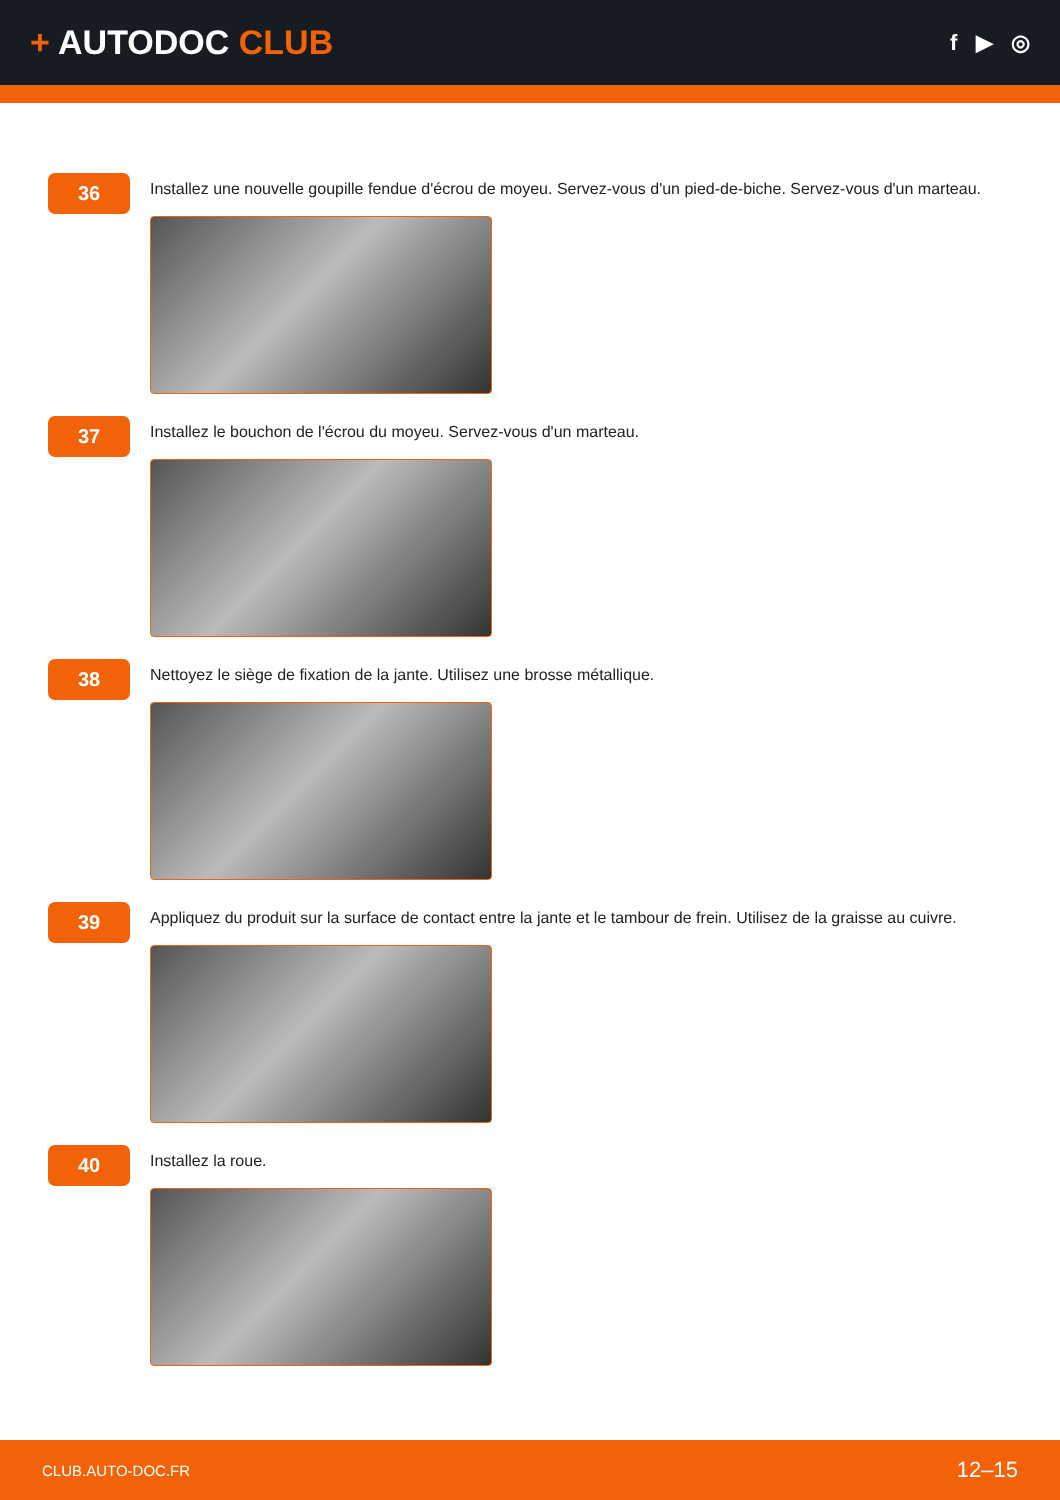+ AUTODOC CLUB
f ▶ ◎
36
Installez une nouvelle goupille fendue d'écrou de moyeu. Servez-vous d'un pied-de-biche. Servez-vous d'un marteau.
37
Installez le bouchon de l'écrou du moyeu. Servez-vous d'un marteau.
38
Nettoyez le siège de fixation de la jante. Utilisez une brosse métallique.
39
Appliquez du produit sur la surface de contact entre la jante et le tambour de frein. Utilisez de la graisse au cuivre.
40
Installez la roue.
CLUB.AUTO-DOC.FR 12–15